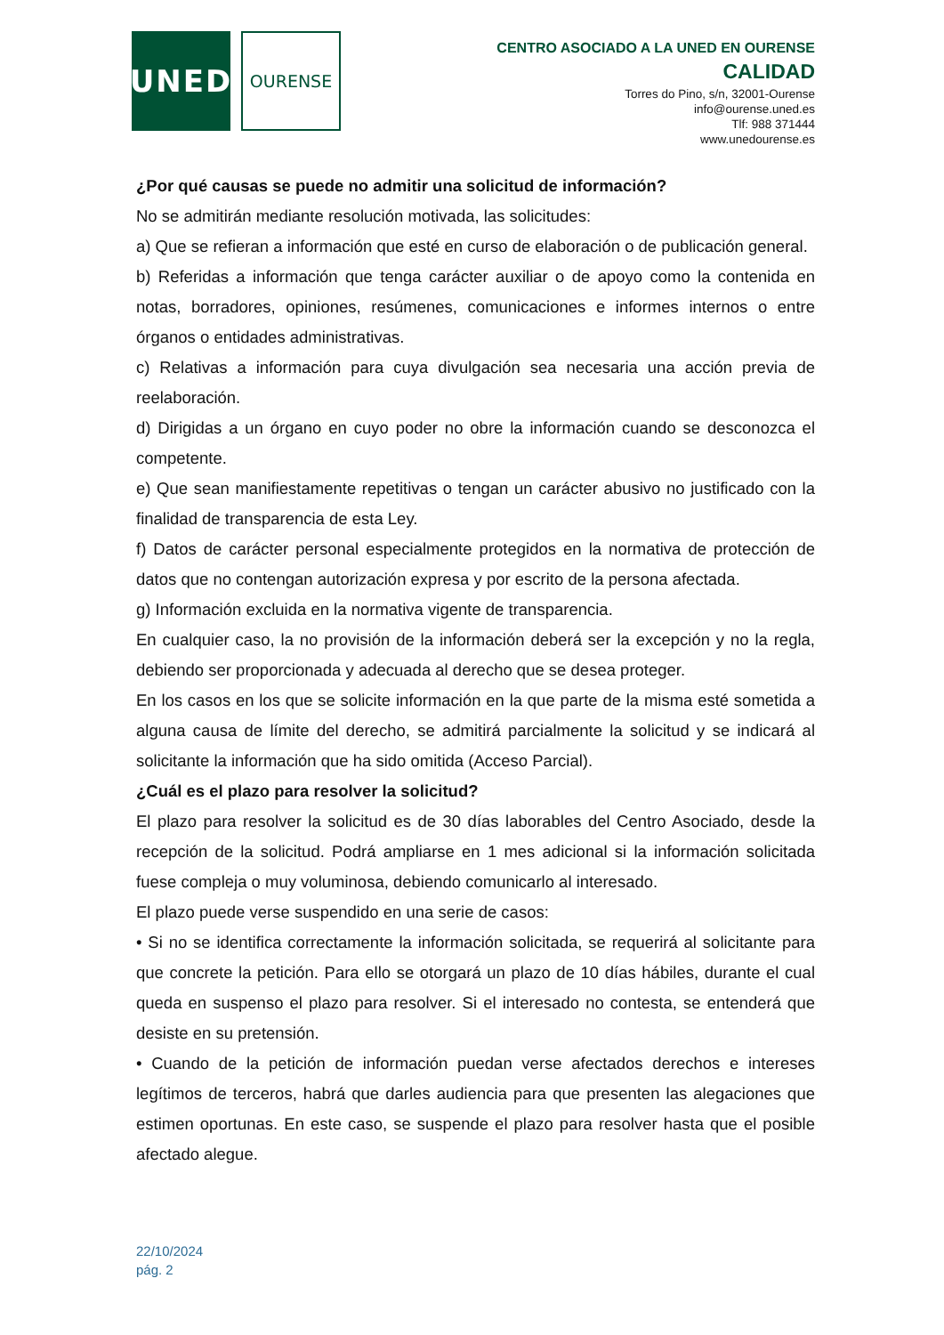UNED
OURENSE
CENTRO ASOCIADO A LA UNED EN OURENSE
CALIDAD
Torres do Pino, s/n, 32001-Ourense
info@ourense.uned.es
Tlf: 988 371444
www.unedourense.es
¿Por qué causas se puede no admitir una solicitud de información?
No se admitirán mediante resolución motivada, las solicitudes:
a) Que se refieran a información que esté en curso de elaboración o de publicación general.
b) Referidas a información que tenga carácter auxiliar o de apoyo como la contenida en notas, borradores, opiniones, resúmenes, comunicaciones e informes internos o entre órganos o entidades administrativas.
c) Relativas a información para cuya divulgación sea necesaria una acción previa de reelaboración.
d) Dirigidas a un órgano en cuyo poder no obre la información cuando se desconozca el competente.
e) Que sean manifiestamente repetitivas o tengan un carácter abusivo no justificado con la finalidad de transparencia de esta Ley.
f) Datos de carácter personal especialmente protegidos en la normativa de protección de datos que no contengan autorización expresa y por escrito de la persona afectada.
g) Información excluida en la normativa vigente de transparencia.
En cualquier caso, la no provisión de la información deberá ser la excepción y no la regla, debiendo ser proporcionada y adecuada al derecho que se desea proteger.
En los casos en los que se solicite información en la que parte de la misma esté sometida a alguna causa de límite del derecho, se admitirá parcialmente la solicitud y se indicará al solicitante la información que ha sido omitida (Acceso Parcial).
¿Cuál es el plazo para resolver la solicitud?
El plazo para resolver la solicitud es de 30 días laborables del Centro Asociado, desde la recepción de la solicitud. Podrá ampliarse en 1 mes adicional si la información solicitada fuese compleja o muy voluminosa, debiendo comunicarlo al interesado.
El plazo puede verse suspendido en una serie de casos:
• Si no se identifica correctamente la información solicitada, se requerirá al solicitante para que concrete la petición. Para ello se otorgará un plazo de 10 días hábiles, durante el cual queda en suspenso el plazo para resolver. Si el interesado no contesta, se entenderá que desiste en su pretensión.
• Cuando de la petición de información puedan verse afectados derechos e intereses legítimos de terceros, habrá que darles audiencia para que presenten las alegaciones que estimen oportunas. En este caso, se suspende el plazo para resolver hasta que el posible afectado alegue.
22/10/2024
pág. 2